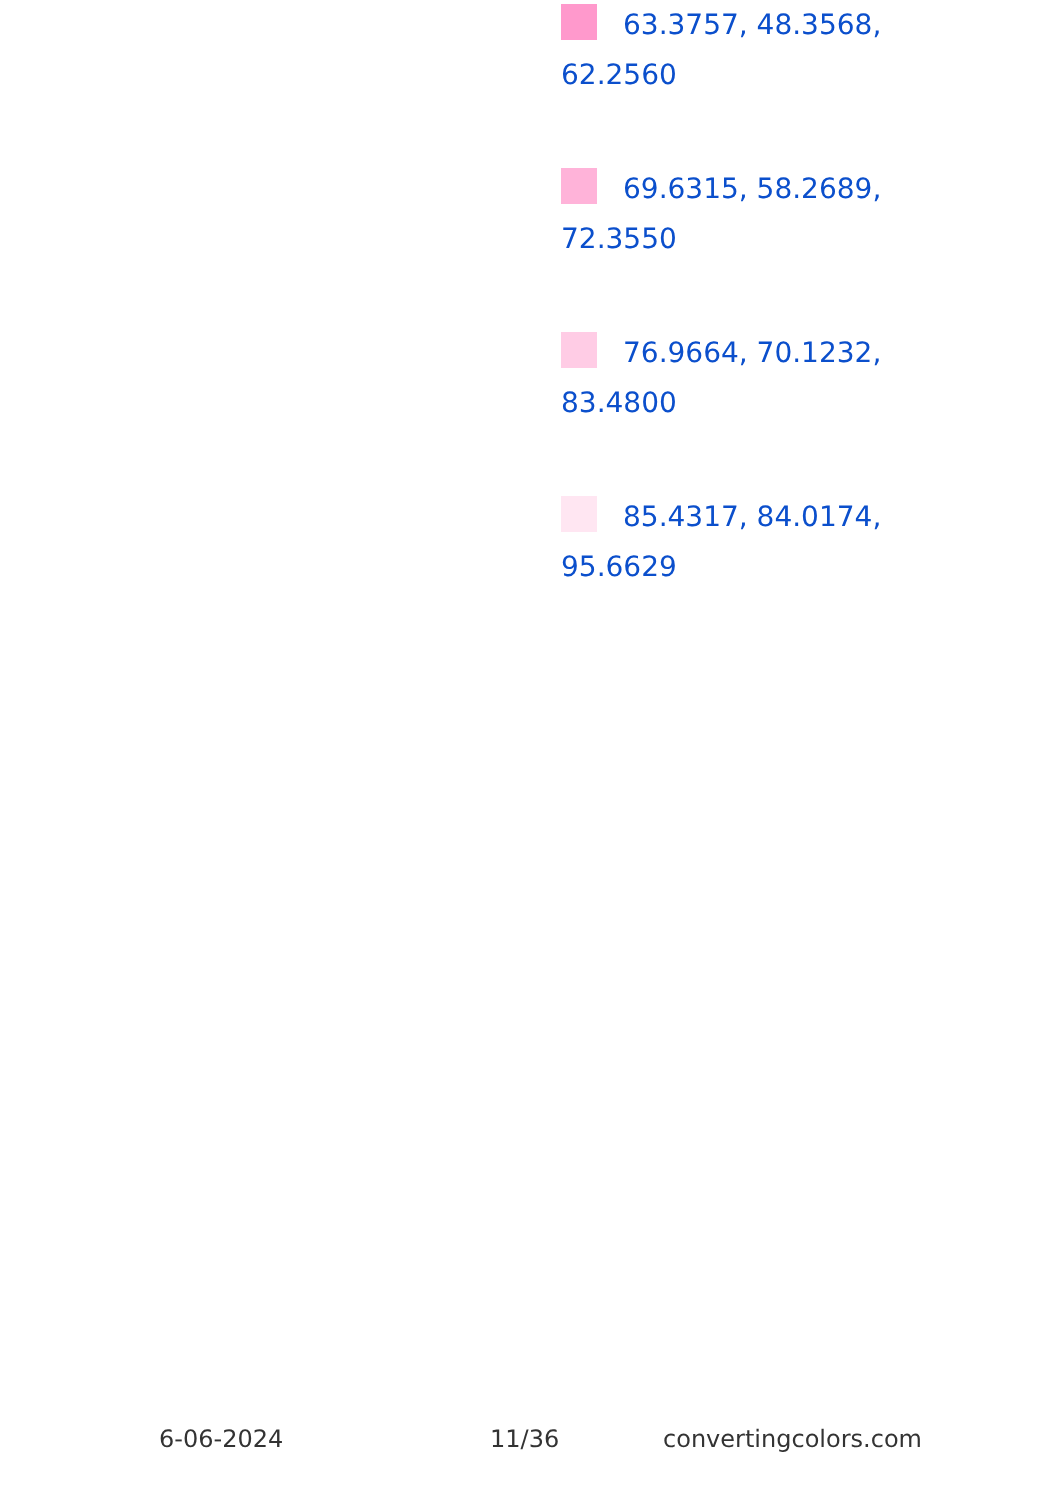63.3757, 48.3568, 62.2560
69.6315, 58.2689, 72.3550
76.9664, 70.1232, 83.4800
85.4317, 84.0174, 95.6629
6-06-2024 11/36 convertingcolors.com